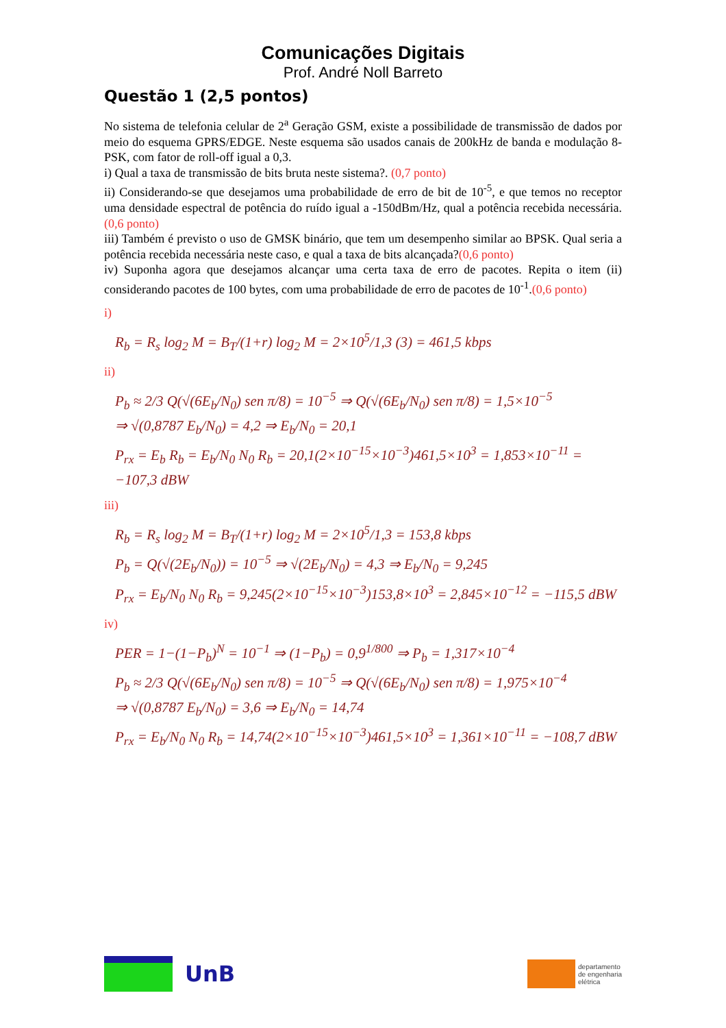Comunicações Digitais
Prof. André Noll Barreto
Questão 1 (2,5 pontos)
No sistema de telefonia celular de 2<sup>a</sup> Geração GSM, existe a possibilidade de transmissão de dados por meio do esquema GPRS/EDGE. Neste esquema são usados canais de 200kHz de banda e modulação 8-PSK, com fator de roll-off igual a 0,3.
i) Qual a taxa de transmissão de bits bruta neste sistema?. (0,7 ponto)
ii) Considerando-se que desejamos uma probabilidade de erro de bit de 10<sup>-5</sup>, e que temos no receptor uma densidade espectral de potência do ruído igual a -150dBm/Hz, qual a potência recebida necessária.(0,6 ponto)
iii) Também é previsto o uso de GMSK binário, que tem um desempenho similar ao BPSK. Qual seria a potência recebida necessária neste caso, e qual a taxa de bits alcançada?(0,6 ponto)
iv) Suponha agora que desejamos alcançar uma certa taxa de erro de pacotes. Repita o item (ii) considerando pacotes de 100 bytes, com uma probabilidade de erro de pacotes de 10<sup>-1</sup>.(0,6 ponto)
i)
R<sub>b</sub> = R<sub>s</sub> log<sub>2</sub> M = B<sub>T</sub>/(1+r) log<sub>2</sub> M = 2×10<sup>5</sup>/1,3 (3) = 461,5 kbps
ii)
P<sub>b</sub> ≈ 2/3 Q(√(6E<sub>b</sub>/N<sub>0</sub>) sen π/8) = 10<sup>−5</sup> ⇒ Q(√(6E<sub>b</sub>/N<sub>0</sub>) sen π/8) = 1,5×10<sup>−5</sup>
⇒ √(0,8787 E<sub>b</sub>/N<sub>0</sub>) = 4,2 ⇒ E<sub>b</sub>/N<sub>0</sub> = 20,1
P<sub>rx</sub> = E<sub>b</sub> R<sub>b</sub> = E<sub>b</sub>/N<sub>0</sub> N<sub>0</sub> R<sub>b</sub> = 20,1(2×10<sup>−15</sup>×10<sup>−3</sup>)461,5×10<sup>3</sup> = 1,853×10<sup>−11</sup> = −107,3 dBW
iii)
R<sub>b</sub> = R<sub>s</sub> log<sub>2</sub> M = B<sub>T</sub>/(1+r) log<sub>2</sub> M = 2×10<sup>5</sup>/1,3 = 153,8 kbps
P<sub>b</sub> = Q(√(2E<sub>b</sub>/N<sub>0</sub>)) = 10<sup>−5</sup> ⇒ √(2E<sub>b</sub>/N<sub>0</sub>) = 4,3 ⇒ E<sub>b</sub>/N<sub>0</sub> = 9,245
P<sub>rx</sub> = E<sub>b</sub>/N<sub>0</sub> N<sub>0</sub> R<sub>b</sub> = 9,245(2×10<sup>−15</sup>×10<sup>−3</sup>)153,8×10<sup>3</sup> = 2,845×10<sup>−12</sup> = −115,5 dBW
iv)
PER = 1−(1−P<sub>b</sub>)<sup>N</sup> = 10<sup>−1</sup> ⇒ (1−P<sub>b</sub>) = 0,9<sup>1/800</sup> ⇒ P<sub>b</sub> = 1,317×10<sup>−4</sup>
P<sub>b</sub> ≈ 2/3 Q(√(6E<sub>b</sub>/N<sub>0</sub>) sen π/8) = 10<sup>−5</sup> ⇒ Q(√(6E<sub>b</sub>/N<sub>0</sub>) sen π/8) = 1,975×10<sup>−4</sup>
⇒ √(0,8787 E<sub>b</sub>/N<sub>0</sub>) = 3,6 ⇒ E<sub>b</sub>/N<sub>0</sub> = 14,74
P<sub>rx</sub> = E<sub>b</sub>/N<sub>0</sub> N<sub>0</sub> R<sub>b</sub> = 14,74(2×10<sup>−15</sup>×10<sup>−3</sup>)461,5×10<sup>3</sup> = 1,361×10<sup>−11</sup> = −108,7 dBW
UnB
departamento
de engenharia
elétrica